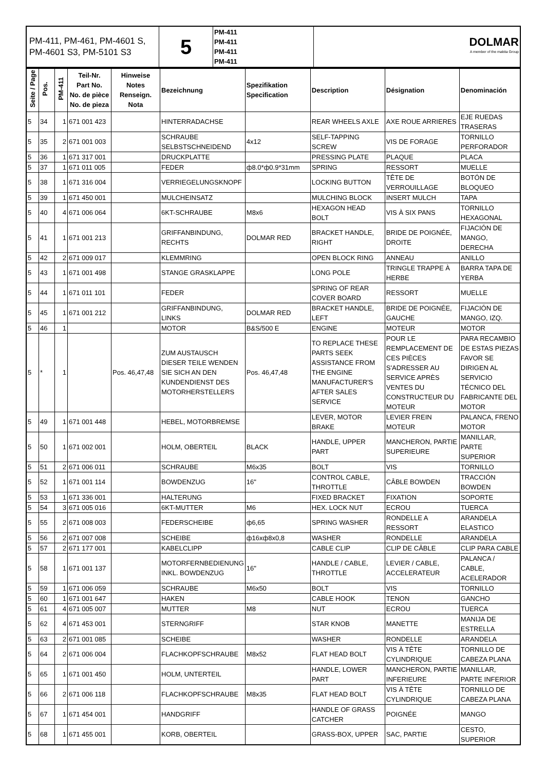| PM-411, PM-461, PM-4601 S, PM-4601 S3, PM-5101 S3 | 5 | PM-411 PM-411 PM-411 PM-411 | DOLMAR A member of the makita Group |
| Seite / Page | Pos. | PM-411 | Teil-Nr. Part No. No. de pièce No. de pieza | Hinweise Notes Renseign. Nota | Bezeichnung | Spezifikation Specification | Description | Désignation | Denominación |
| --- | --- | --- | --- | --- | --- | --- | --- | --- | --- |
| 5 | 34 | 1 | 671 001 423 | | HINTERRADACHSE | | REAR WHEELS AXLE | AXE ROUE ARRIERES | EJE RUEDAS TRASERAS |
| 5 | 35 | 2 | 671 001 003 | | SCHRAUBE SELBSTSCHNEIDEND | 4x12 | SELF-TAPPING SCREW | VIS DE FORAGE | TORNILLO PERFORADOR |
| 5 | 36 | 1 | 671 317 001 | | DRUCKPLATTE | | PRESSING PLATE | PLAQUE | PLACA |
| 5 | 37 | 1 | 671 011 005 | | FEDER | ф8.0*ф0.9*31mm | SPRING | RESSORT | MUELLE |
| 5 | 38 | 1 | 671 316 004 | | VERRIEGELUNGSKNOPF | | LOCKING BUTTON | TÊTE DE VERROUILLAGE | BOTÓN DE BLOQUEO |
| 5 | 39 | 1 | 671 450 001 | | MULCHEINSATZ | | MULCHING BLOCK | INSERT MULCH | TAPA |
| 5 | 40 | 4 | 671 006 064 | | 6KT-SCHRAUBE | M8x6 | HEXAGON HEAD BOLT | VIS À SIX PANS | TORNILLO HEXAGONAL |
| 5 | 41 | 1 | 671 001 213 | | GRIFFANBINDUNG, RECHTS | DOLMAR RED | BRACKET HANDLE, RIGHT | BRIDE DE POIGNÉE, DROITE | FIJACIÓN DE MANGO, DERECHA |
| 5 | 42 | 2 | 671 009 017 | | KLEMMRING | | OPEN BLOCK RING | ANNEAU | ANILLO |
| 5 | 43 | 1 | 671 001 498 | | STANGE GRASKLAPPE | | LONG POLE | TRINGLE TRAPPE À HERBE | BARRA TAPA DE YERBA |
| 5 | 44 | 1 | 671 011 101 | | FEDER | | SPRING OF REAR COVER BOARD | RESSORT | MUELLE |
| 5 | 45 | 1 | 671 001 212 | | GRIFFANBINDUNG, LINKS | DOLMAR RED | BRACKET HANDLE, LEFT | BRIDE DE POIGNÉE, GAUCHE | FIJACIÓN DE MANGO, IZQ. |
| 5 | 46 | 1 | | | MOTOR | B&S/500 E | ENGINE | MOTEUR | MOTOR |
| 5 | * | 1 | | Pos. 46,47,48 | ZUM AUSTAUSCH DIESER TEILE WENDEN SIE SICH AN DEN KUNDENDIENST DES MOTORHERSTELLERS | Pos. 46,47,48 | TO REPLACE THESE PARTS SEEK ASSISTANCE FROM THE ENGINE MANUFACTURER'S AFTER SALES SERVICE | POUR LE REMPLACEMENT DE CES PIÈCES S'ADRESSER AU SERVICE APRÈS VENTES DU CONSTRUCTEUR DU MOTEUR | PARA RECAMBIO DE ESTAS PIEZAS FAVOR SE DIRIGEN AL SERVICIO TÉCNICO DEL FABRICANTE DEL MOTOR |
| 5 | 49 | 1 | 671 001 448 | | HEBEL, MOTORBREMSE | | LEVER, MOTOR BRAKE | LEVIER FREIN MOTEUR | PALANCA, FRENO MOTOR |
| 5 | 50 | 1 | 671 002 001 | | HOLM, OBERTEIL | BLACK | HANDLE, UPPER PART | MANCHERON, PARTIE SUPERIEURE | MANILLAR, PARTE SUPERIOR |
| 5 | 51 | 2 | 671 006 011 | | SCHRAUBE | M6x35 | BOLT | VIS | TORNILLO |
| 5 | 52 | 1 | 671 001 114 | | BOWDENZUG | 16" | CONTROL CABLE, THROTTLE | CÂBLE BOWDEN | TRACCIÓN BOWDEN |
| 5 | 53 | 1 | 671 336 001 | | HALTERUNG | | FIXED BRACKET | FIXATION | SOPORTE |
| 5 | 54 | 3 | 671 005 016 | | 6KT-MUTTER | M6 | HEX. LOCK NUT | ECROU | TUERCA |
| 5 | 55 | 2 | 671 008 003 | | FEDERSCHEIBE | ф6,65 | SPRING WASHER | RONDELLE A RESSORT | ARANDELA ELASTICO |
| 5 | 56 | 2 | 671 007 008 | | SCHEIBE | ф16xф8x0,8 | WASHER | RONDELLE | ARANDELA |
| 5 | 57 | 2 | 671 177 001 | | KABELCLIPP | | CABLE CLIP | CLIP DE CÂBLE | CLIP PARA CABLE |
| 5 | 58 | 1 | 671 001 137 | | MOTORFERNBEDIENUNG INKL. BOWDENZUG | 16" | HANDLE / CABLE, THROTTLE | LEVIER / CABLE, ACCELERATEUR | PALANCA / CABLE, ACELERADOR |
| 5 | 59 | 1 | 671 006 059 | | SCHRAUBE | M6x50 | BOLT | VIS | TORNILLO |
| 5 | 60 | 1 | 671 001 647 | | HAKEN | | CABLE HOOK | TENON | GANCHO |
| 5 | 61 | 4 | 671 005 007 | | MUTTER | M8 | NUT | ECROU | TUERCA |
| 5 | 62 | 4 | 671 453 001 | | STERNGRIFF | | STAR KNOB | MANETTE | MANIJA DE ESTRELLA |
| 5 | 63 | 2 | 671 001 085 | | SCHEIBE | | WASHER | RONDELLE | ARANDELA |
| 5 | 64 | 2 | 671 006 004 | | FLACHKOPFSCHRAUBE | M8x52 | FLAT HEAD BOLT | VIS À TÊTE CYLINDRIQUE | TORNILLO DE CABEZA PLANA |
| 5 | 65 | 1 | 671 001 450 | | HOLM, UNTERTEIL | | HANDLE, LOWER PART | MANCHERON, PARTIE INFERIEURE | MANILLAR, PARTE INFERIOR |
| 5 | 66 | 2 | 671 006 118 | | FLACHKOPFSCHRAUBE | M8x35 | FLAT HEAD BOLT | VIS À TÊTE CYLINDRIQUE | TORNILLO DE CABEZA PLANA |
| 5 | 67 | 1 | 671 454 001 | | HANDGRIFF | | HANDLE OF GRASS CATCHER | POIGNÉE | MANGO |
| 5 | 68 | 1 | 671 455 001 | | KORB, OBERTEIL | | GRASS-BOX, UPPER | SAC, PARTIE | CESTO, SUPERIOR |